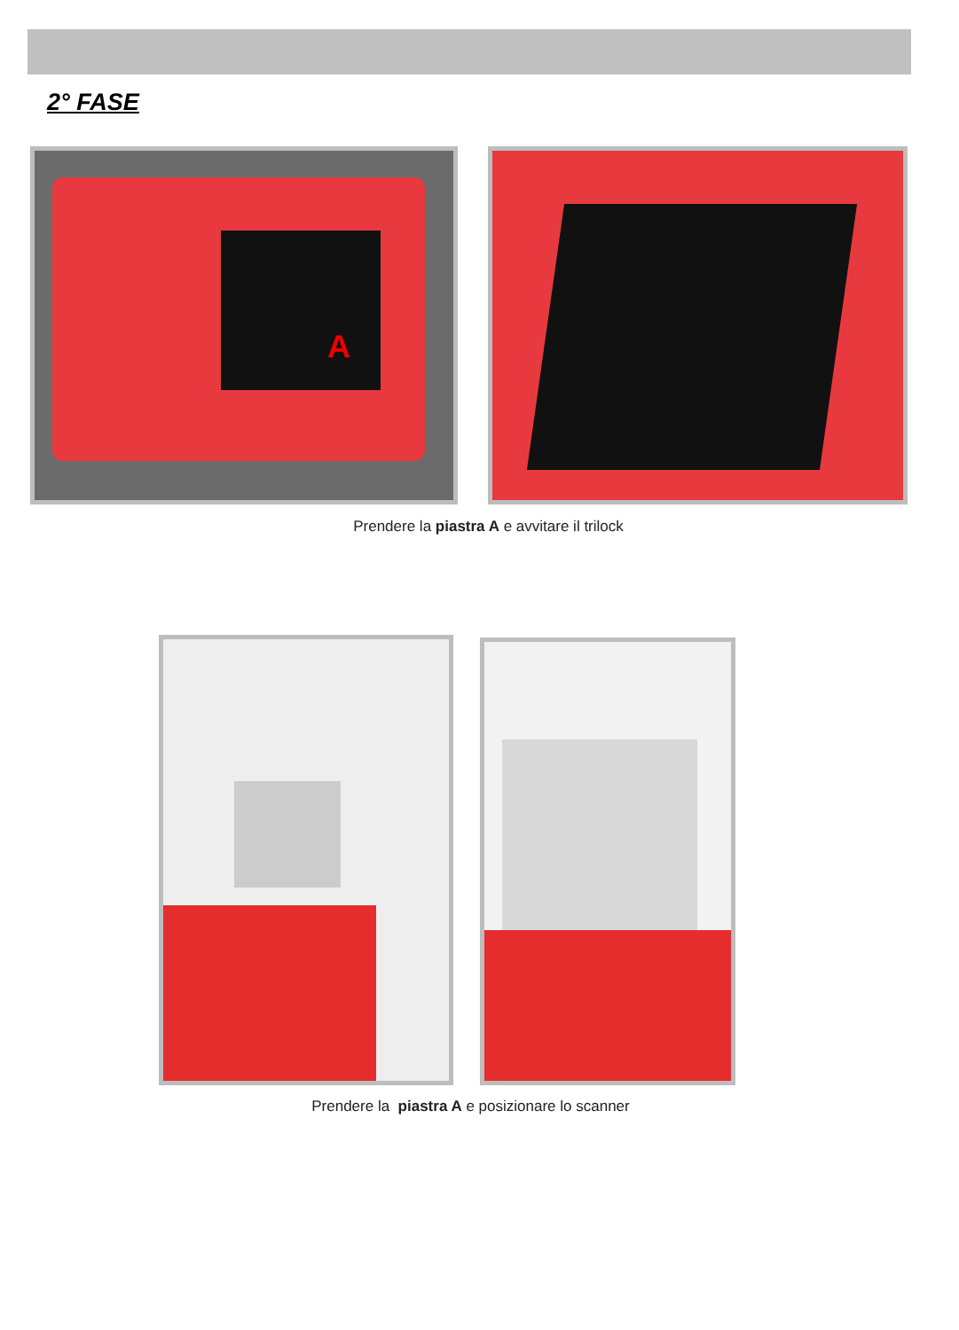2° FASE
A
Prendere la piastra A e avvitare il trilock
Prendere la piastra A e posizionare lo scanner